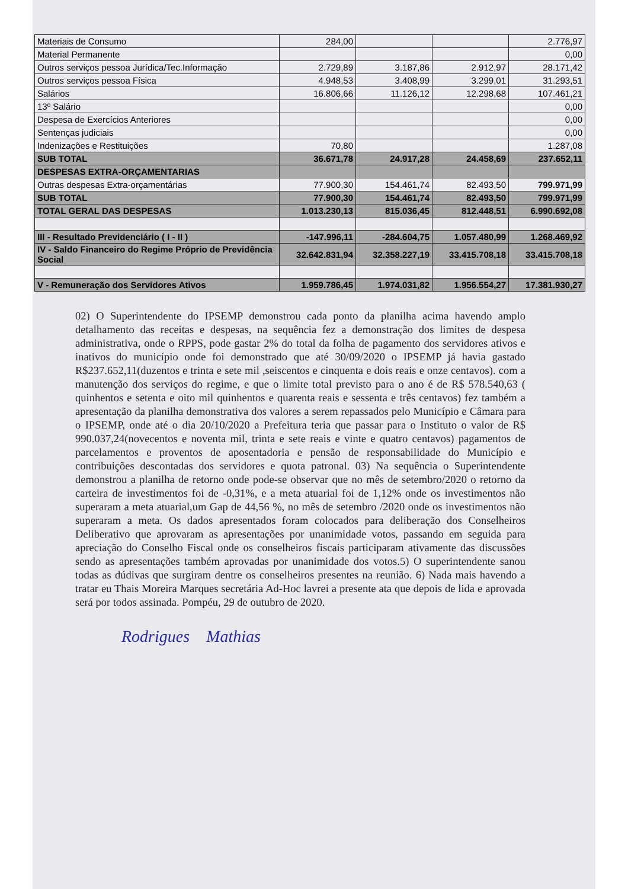| Materiais de Consumo | 284,00 | | | 2.776,97 |
| Material Permanente | | | | 0,00 |
| Outros serviços pessoa Jurídica/Tec.Informação | 2.729,89 | 3.187,86 | 2.912,97 | 28.171,42 |
| Outros serviços pessoa Física | 4.948,53 | 3.408,99 | 3.299,01 | 31.293,51 |
| Salários | 16.806,66 | 11.126,12 | 12.298,68 | 107.461,21 |
| 13º Salário | | | | 0,00 |
| Despesa de Exercícios Anteriores | | | | 0,00 |
| Sentenças judiciais | | | | 0,00 |
| Indenizações e Restituições | 70,80 | | | 1.287,08 |
| SUB TOTAL | 36.671,78 | 24.917,28 | 24.458,69 | 237.652,11 |
| DESPESAS EXTRA-ORÇAMENTARIAS | | | | |
| Outras despesas Extra-orçamentárias | 77.900,30 | 154.461,74 | 82.493,50 | 799.971,99 |
| SUB TOTAL | 77.900,30 | 154.461,74 | 82.493,50 | 799.971,99 |
| TOTAL GERAL DAS DESPESAS | 1.013.230,13 | 815.036,45 | 812.448,51 | 6.990.692,08 |
| III - Resultado Previdenciário ( I - II ) | -147.996,11 | -284.604,75 | 1.057.480,99 | 1.268.469,92 |
| IV - Saldo Financeiro do Regime Próprio de Previdência Social | 32.642.831,94 | 32.358.227,19 | 33.415.708,18 | 33.415.708,18 |
| V - Remuneração dos Servidores Ativos | 1.959.786,45 | 1.974.031,82 | 1.956.554,27 | 17.381.930,27 |
02) O Superintendente do IPSEMP demonstrou cada ponto da planilha acima havendo amplo detalhamento das receitas e despesas, na sequência fez a demonstração dos limites de despesa administrativa, onde o RPPS, pode gastar 2% do total da folha de pagamento dos servidores ativos e inativos do município onde foi demonstrado que até 30/09/2020 o IPSEMP já havia gastado R$237.652,11(duzentos e trinta e sete mil ,seiscentos e cinquenta e dois reais e onze centavos). com a manutenção dos serviços do regime, e que o limite total previsto para o ano é de R$ 578.540,63 ( quinhentos e setenta e oito mil quinhentos e quarenta reais e sessenta e três centavos) fez também a apresentação da planilha demonstrativa dos valores a serem repassados pelo Município e Câmara para o IPSEMP, onde até o dia 20/10/2020 a Prefeitura teria que passar para o Instituto o valor de R$ 990.037,24(novecentos e noventa mil, trinta e sete reais e vinte e quatro centavos) pagamentos de parcelamentos e proventos de aposentadoria e pensão de responsabilidade do Município e contribuições descontadas dos servidores e quota patronal. 03) Na sequência o Superintendente demonstrou a planilha de retorno onde pode-se observar que no mês de setembro/2020 o retorno da carteira de investimentos foi de -0,31%, e a meta atuarial foi de 1,12% onde os investimentos não superaram a meta atuarial,um Gap de 44,56 %, no mês de setembro /2020 onde os investimentos não superaram a meta. Os dados apresentados foram colocados para deliberação dos Conselheiros Deliberativo que aprovaram as apresentações por unanimidade votos, passando em seguida para apreciação do Conselho Fiscal onde os conselheiros fiscais participaram ativamente das discussões sendo as apresentações também aprovadas por unanimidade dos votos.5) O superintendente sanou todas as dúdivas que surgiram dentre os conselheiros presentes na reunião. 6) Nada mais havendo a tratar eu Thais Moreira Marques secretária Ad-Hoc lavrei a presente ata que depois de lida e aprovada será por todos assinada. Pompéu, 29 de outubro de 2020.
Rodrigues Mathias